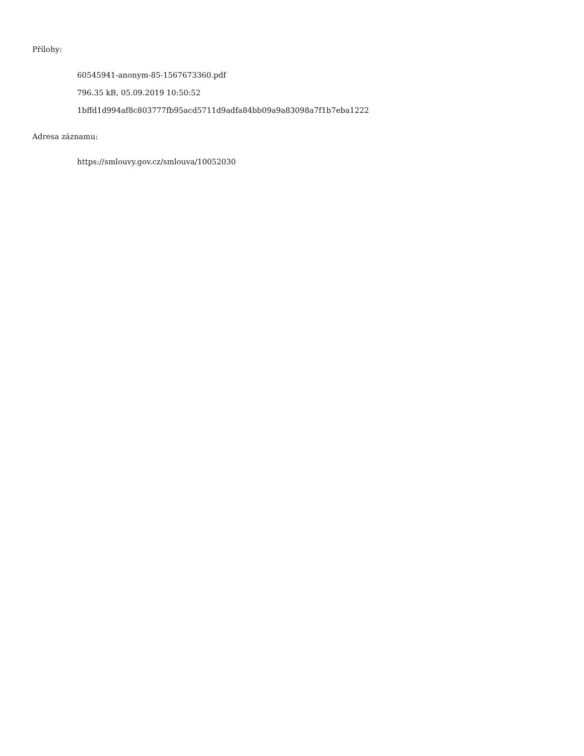Přílohy:
60545941-anonym-85-1567673360.pdf
796.35 kB, 05.09.2019 10:50:52
1bffd1d994af8c803777fb95acd5711d9adfa84bb09a9a83098a7f1b7eba1222
Adresa záznamu:
https://smlouvy.gov.cz/smlouva/10052030